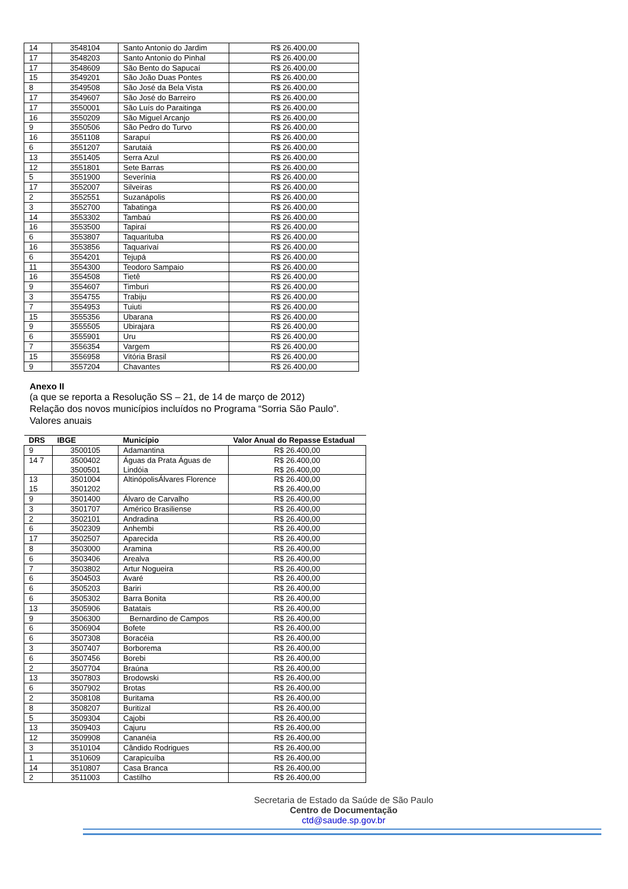| 14 | 3548104 | Santo Antonio do Jardim | R$ 26.400,00 |
| 17 | 3548203 | Santo Antonio do Pinhal | R$ 26.400,00 |
| 17 | 3548609 | São Bento do Sapucaí | R$ 26.400,00 |
| 15 | 3549201 | São João Duas Pontes | R$ 26.400,00 |
| 8 | 3549508 | São José da Bela Vista | R$ 26.400,00 |
| 17 | 3549607 | São José do Barreiro | R$ 26.400,00 |
| 17 | 3550001 | São Luís do Paraitinga | R$ 26.400,00 |
| 16 | 3550209 | São Miguel Arcanjo | R$ 26.400,00 |
| 9 | 3550506 | São Pedro do Turvo | R$ 26.400,00 |
| 16 | 3551108 | Sarapuí | R$ 26.400,00 |
| 6 | 3551207 | Sarutaiá | R$ 26.400,00 |
| 13 | 3551405 | Serra Azul | R$ 26.400,00 |
| 12 | 3551801 | Sete Barras | R$ 26.400,00 |
| 5 | 3551900 | Severínia | R$ 26.400,00 |
| 17 | 3552007 | Silveiras | R$ 26.400,00 |
| 2 | 3552551 | Suzanápolis | R$ 26.400,00 |
| 3 | 3552700 | Tabatinga | R$ 26.400,00 |
| 14 | 3553302 | Tambaú | R$ 26.400,00 |
| 16 | 3553500 | Tapiraí | R$ 26.400,00 |
| 6 | 3553807 | Taquarituba | R$ 26.400,00 |
| 16 | 3553856 | Taquarivaí | R$ 26.400,00 |
| 6 | 3554201 | Tejupá | R$ 26.400,00 |
| 11 | 3554300 | Teodoro Sampaio | R$ 26.400,00 |
| 16 | 3554508 | Tietê | R$ 26.400,00 |
| 9 | 3554607 | Timburi | R$ 26.400,00 |
| 3 | 3554755 | Trabiju | R$ 26.400,00 |
| 7 | 3554953 | Tuiuti | R$ 26.400,00 |
| 15 | 3555356 | Ubarana | R$ 26.400,00 |
| 9 | 3555505 | Ubirajara | R$ 26.400,00 |
| 6 | 3555901 | Uru | R$ 26.400,00 |
| 7 | 3556354 | Vargem | R$ 26.400,00 |
| 15 | 3556958 | Vitória Brasil | R$ 26.400,00 |
| 9 | 3557204 | Chavantes | R$ 26.400,00 |
Anexo II
(a que se reporta a Resolução SS – 21, de 14 de março de 2012)
Relação dos novos municípios incluídos no Programa “Sorria São Paulo”.
Valores anuais
| DRS | IBGE | Município | Valor Anual do Repasse Estadual |
| --- | --- | --- | --- |
| 9 | 3500105 | Adamantina | R$ 26.400,00 |
| 14 7 | 3500402 3500501 | Águas da Prata Águas de Lindóia | R$ 26.400,00 R$ 26.400,00 |
| 13 15 | 3501004 3501202 | AltinópolisÁlvares Florence | R$ 26.400,00 R$ 26.400,00 |
| 9 | 3501400 | Álvaro de Carvalho | R$ 26.400,00 |
| 3 | 3501707 | Américo Brasiliense | R$ 26.400,00 |
| 2 | 3502101 | Andradina | R$ 26.400,00 |
| 6 | 3502309 | Anhembi | R$ 26.400,00 |
| 17 | 3502507 | Aparecida | R$ 26.400,00 |
| 8 | 3503000 | Aramina | R$ 26.400,00 |
| 6 | 3503406 | Arealva | R$ 26.400,00 |
| 7 | 3503802 | Artur Nogueira | R$ 26.400,00 |
| 6 | 3504503 | Avaré | R$ 26.400,00 |
| 6 | 3505203 | Bariri | R$ 26.400,00 |
| 6 | 3505302 | Barra Bonita | R$ 26.400,00 |
| 13 | 3505906 | Batatais | R$ 26.400,00 |
| 9 | 3506300 | Bernardino de Campos | R$ 26.400,00 |
| 6 | 3506904 | Bofete | R$ 26.400,00 |
| 6 | 3507308 | Boracéia | R$ 26.400,00 |
| 3 | 3507407 | Borborema | R$ 26.400,00 |
| 6 | 3507456 | Borebi | R$ 26.400,00 |
| 2 | 3507704 | Braúna | R$ 26.400,00 |
| 13 | 3507803 | Brodowski | R$ 26.400,00 |
| 6 | 3507902 | Brotas | R$ 26.400,00 |
| 2 | 3508108 | Buritama | R$ 26.400,00 |
| 8 | 3508207 | Buritizal | R$ 26.400,00 |
| 5 | 3509304 | Cajobi | R$ 26.400,00 |
| 13 | 3509403 | Cajuru | R$ 26.400,00 |
| 12 | 3509908 | Cananéia | R$ 26.400,00 |
| 3 | 3510104 | Cândido Rodrigues | R$ 26.400,00 |
| 1 | 3510609 | Carapicuíba | R$ 26.400,00 |
| 14 | 3510807 | Casa Branca | R$ 26.400,00 |
| 2 | 3511003 | Castilho | R$ 26.400,00 |
Secretaria de Estado da Saúde de São Paulo
Centro de Documentação
ctd@saude.sp.gov.br